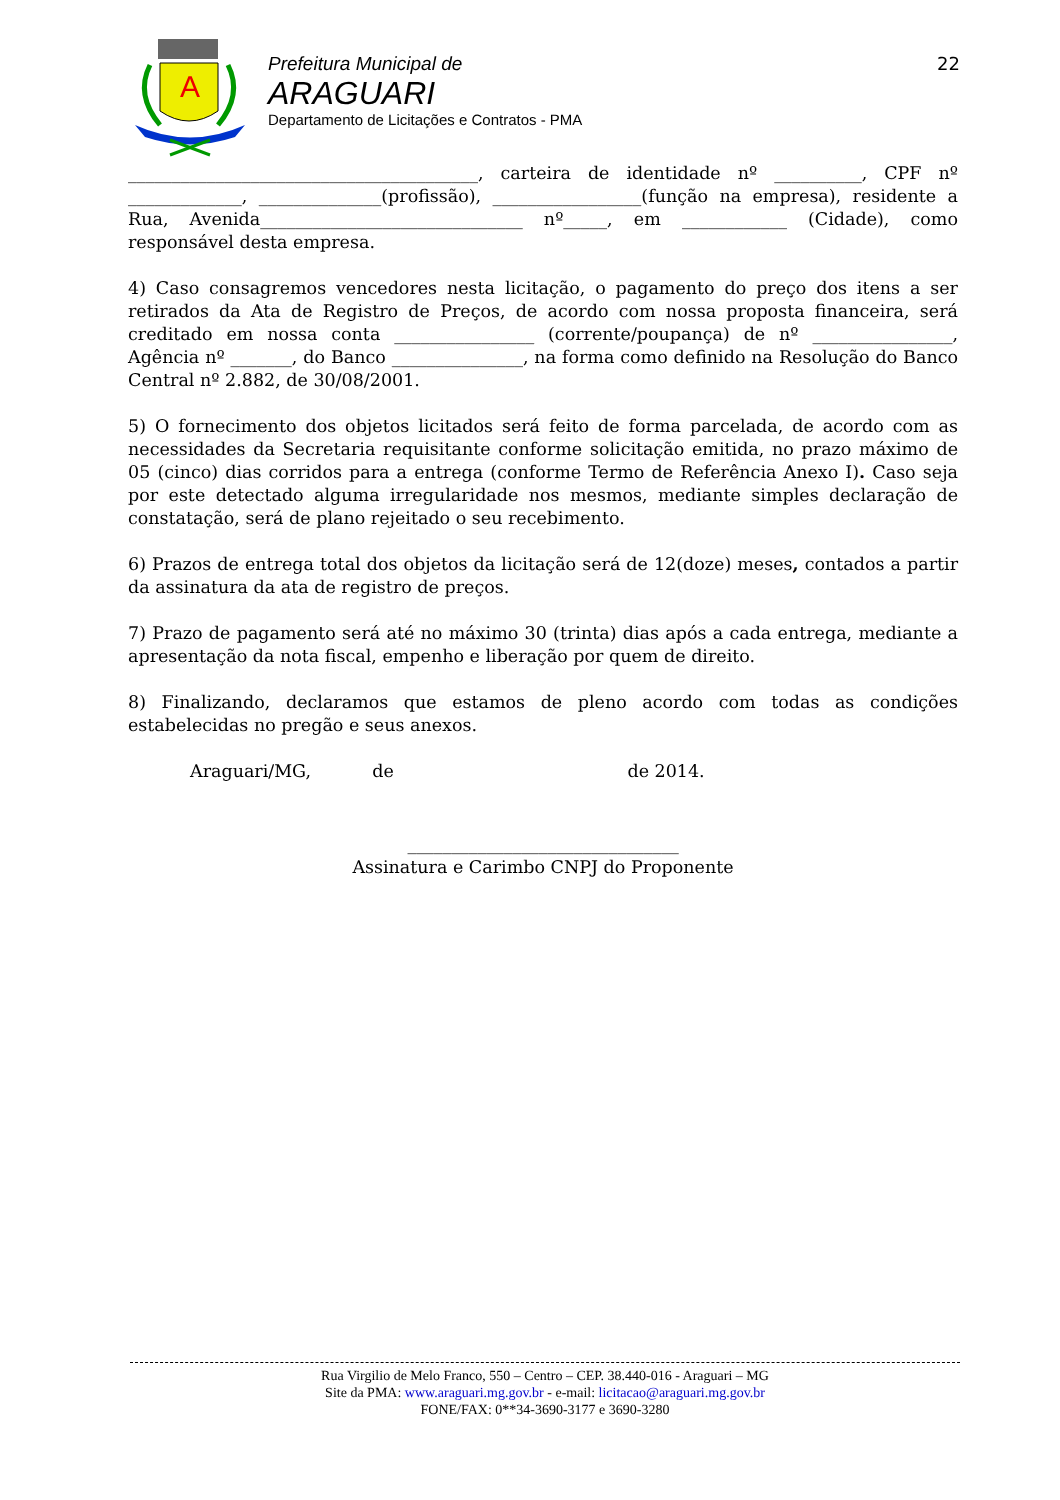A
Prefeitura Municipal de
ARAGUARI
Departamento de Licitações e Contratos - PMA
22
________________________________________, carteira de identidade nº __________, CPF nº _____________, ______________(profissão), _________________(função na empresa), residente a Rua, Avenida______________________________ nº_____, em ____________ (Cidade), como responsável desta empresa.
4) Caso consagremos vencedores nesta licitação, o pagamento do preço dos itens a ser retirados da Ata de Registro de Preços, de acordo com nossa proposta financeira, será creditado em nossa conta ________________ (corrente/poupança) de nº ________________, Agência nº _______, do Banco _______________, na forma como definido na Resolução do Banco Central nº 2.882, de 30/08/2001.
5) O fornecimento dos objetos licitados será feito de forma parcelada, de acordo com as necessidades da Secretaria requisitante conforme solicitação emitida, no prazo máximo de 05 (cinco) dias corridos para a entrega (conforme Termo de Referência Anexo I). Caso seja por este detectado alguma irregularidade nos mesmos, mediante simples declaração de constatação, será de plano rejeitado o seu recebimento.
6) Prazos de entrega total dos objetos da licitação será de 12(doze) meses, contados a partir da assinatura da ata de registro de preços.
7) Prazo de pagamento será até no máximo 30 (trinta) dias após a cada entrega, mediante a apresentação da nota fiscal, empenho e liberação por quem de direito.
8) Finalizando, declaramos que estamos de pleno acordo com todas as condições estabelecidas no pregão e seus anexos.
Araguari/MG, de de 2014.
_______________________________
Assinatura e Carimbo CNPJ do Proponente
Rua Virgilio de Melo Franco, 550 – Centro – CEP. 38.440-016 - Araguari – MG
Site da PMA: www.araguari.mg.gov.br - e-mail: licitacao@araguari.mg.gov.br
FONE/FAX: 0**34-3690-3177 e 3690-3280